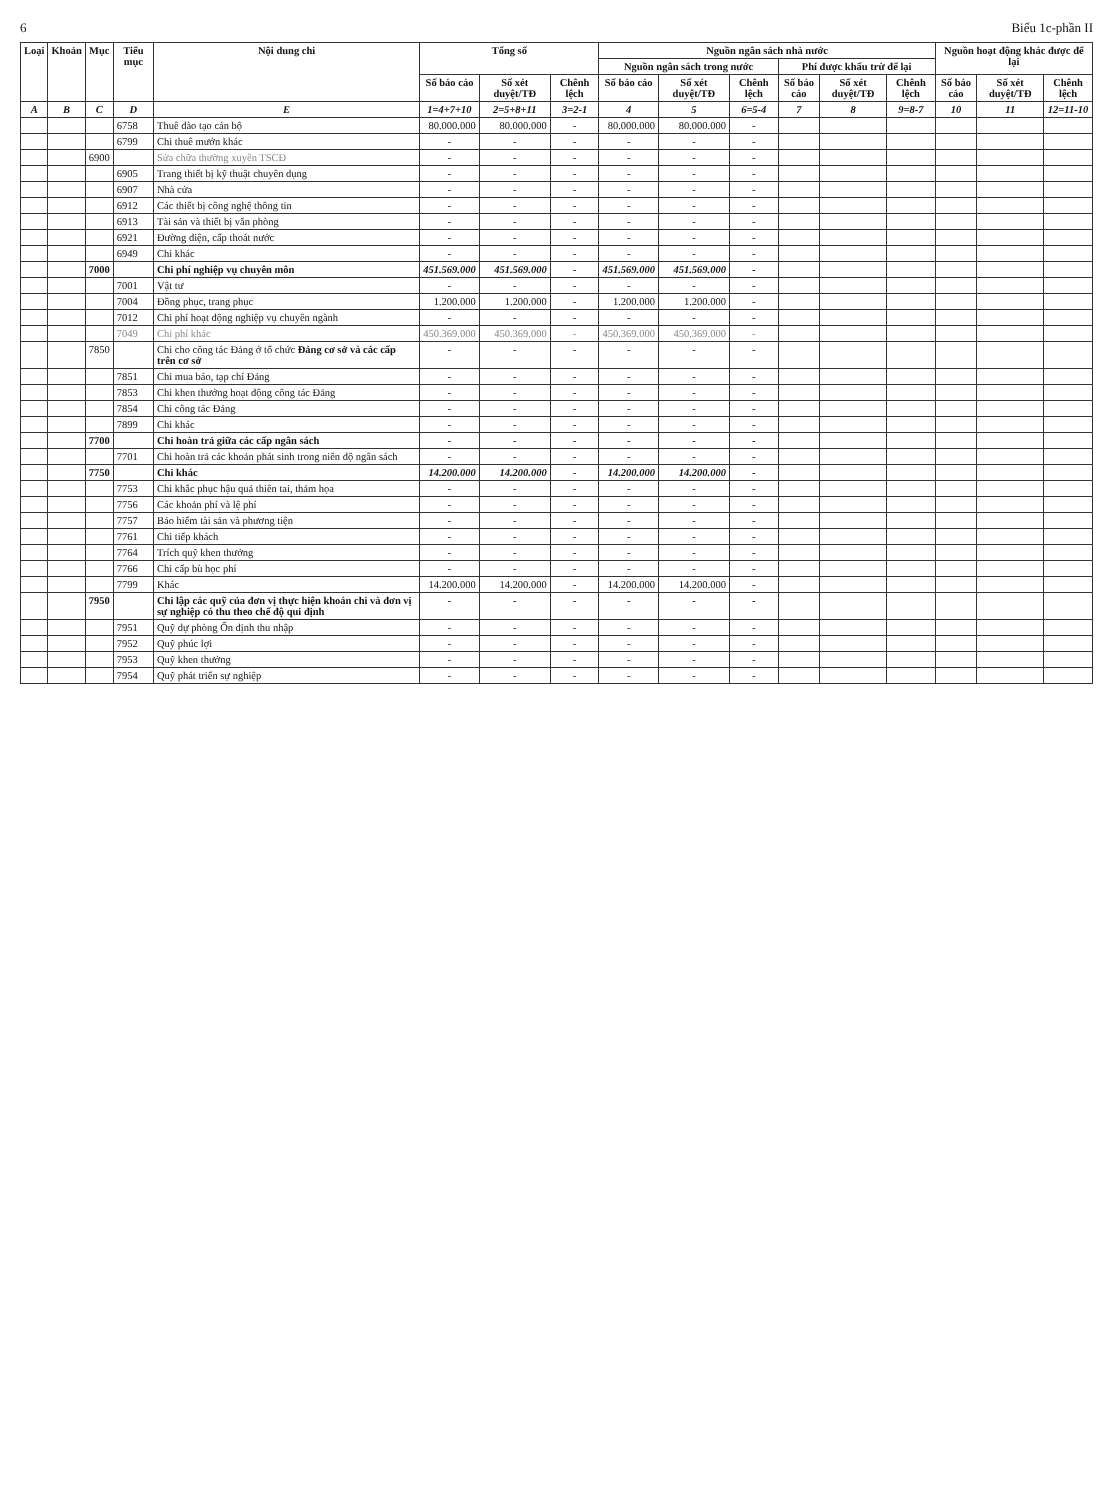6 Biểu 1c-phần II
| Loại | Khoản | Mục | Tiểu mục | Nội dung chi | Tổng số | | | Nguồn ngân sách nhà nước | | | | | | Nguồn hoạt động khác được để lại | | |
| --- | --- | --- | --- | --- | --- | --- | --- | --- | --- | --- | --- | --- | --- | --- | --- | --- |
| | | | | | | | | Nguồn ngân sách trong nước | | | Phí được khấu trừ để lại | | | | | |
| | | | | | Số báo cáo | Số xét duyệt/TĐ | Chênh lệch | Số báo cáo | Số xét duyệt/TĐ | Chênh lệch | Số báo cáo | Số xét duyệt/TĐ | Chênh lệch | Số báo cáo | Số xét duyệt/TĐ | Chênh lệch |
| A | B | C | D | E | 1=4+7+10 | 2=5+8+11 | 3=2-1 | 4 | 5 | 6=5-4 | 7 | 8 | 9=8-7 | 10 | 11 | 12=11-10 |
| | | | 6758 | Thuê đào tạo cán bộ | 80.000.000 | 80.000.000 | - | 80.000.000 | 80.000.000 | - | | | | | | |
| | | | 6799 | Chi thuê mướn khác | - | - | - | - | - | - | | | | | | |
| | | 6900 | | Sửa chữa thường xuyên TSCĐ | - | - | - | - | - | - | | | | | | |
| | | | 6905 | Trang thiết bị kỹ thuật chuyên dụng | - | - | - | - | - | - | | | | | | |
| | | | 6907 | Nhà cửa | - | - | - | - | - | - | | | | | | |
| | | | 6912 | Các thiết bị công nghệ thông tin | - | - | - | - | - | - | | | | | | |
| | | | 6913 | Tài sản và thiết bị văn phòng | - | - | - | - | - | - | | | | | | |
| | | | 6921 | Đường điện, cấp thoát nước | - | - | - | - | - | - | | | | | | |
| | | | 6949 | Chi khác | - | - | - | - | - | - | | | | | | |
| | | 7000 | | Chi phí nghiệp vụ chuyên môn | 451.569.000 | 451.569.000 | - | 451.569.000 | 451.569.000 | - | | | | | | |
| | | | 7001 | Vật tư | - | - | - | - | - | - | | | | | | |
| | | | 7004 | Đồng phục, trang phục | 1.200.000 | 1.200.000 | - | 1.200.000 | 1.200.000 | - | | | | | | |
| | | | 7012 | Chi phí hoạt động nghiệp vụ chuyên ngành | - | - | - | - | - | - | | | | | | |
| | | | 7049 | Chi phí khác | 450.369.000 | 450.369.000 | - | 450.369.000 | 450.369.000 | - | | | | | | |
| | | 7850 | | Chi cho công tác Đảng ở tổ chức Đảng cơ sở và các cấp trên cơ sở | - | - | - | - | - | - | | | | | | |
| | | | 7851 | Chi mua báo, tạp chí Đảng | - | - | - | - | - | - | | | | | | |
| | | | 7853 | Chi khen thưởng hoạt động công tác Đảng | - | - | - | - | - | - | | | | | | |
| | | | 7854 | Chi công tác Đảng | - | - | - | - | - | - | | | | | | |
| | | | 7899 | Chi khác | - | - | - | - | - | - | | | | | | |
| | | 7700 | | Chi hoàn trả giữa các cấp ngân sách | - | - | - | - | - | - | | | | | | |
| | | | 7701 | Chi hoàn trả các khoản phát sinh trong niên độ ngân sách | - | - | - | - | - | - | | | | | | |
| | | 7750 | | Chi khác | 14.200.000 | 14.200.000 | - | 14.200.000 | 14.200.000 | - | | | | | | |
| | | | 7753 | Chi khắc phục hậu quả thiên tai, thảm họa | - | - | - | - | - | - | | | | | | |
| | | | 7756 | Các khoản phí và lệ phí | - | - | - | - | - | - | | | | | | |
| | | | 7757 | Bảo hiểm tài sản và phương tiện | - | - | - | - | - | - | | | | | | |
| | | | 7761 | Chi tiếp khách | - | - | - | - | - | - | | | | | | |
| | | | 7764 | Trích quỹ khen thưởng | - | - | - | - | - | - | | | | | | |
| | | | 7766 | Chi cấp bù học phí | - | - | - | - | - | - | | | | | | |
| | | | 7799 | Khác | 14.200.000 | 14.200.000 | - | 14.200.000 | 14.200.000 | - | | | | | | |
| | | 7950 | | Chi lập các quỹ của đơn vị thực hiện khoán chi và đơn vị sự nghiệp có thu theo chế độ qui định | - | - | - | - | - | - | | | | | | |
| | | | 7951 | Quỹ dự phòng Ổn định thu nhập | - | - | - | - | - | - | | | | | | |
| | | | 7952 | Quỹ phúc lợi | - | - | - | - | - | - | | | | | | |
| | | | 7953 | Quỹ khen thưởng | - | - | - | - | - | - | | | | | | |
| | | | 7954 | Quỹ phát triển sự nghiệp | - | - | - | - | - | - | | | | | | |